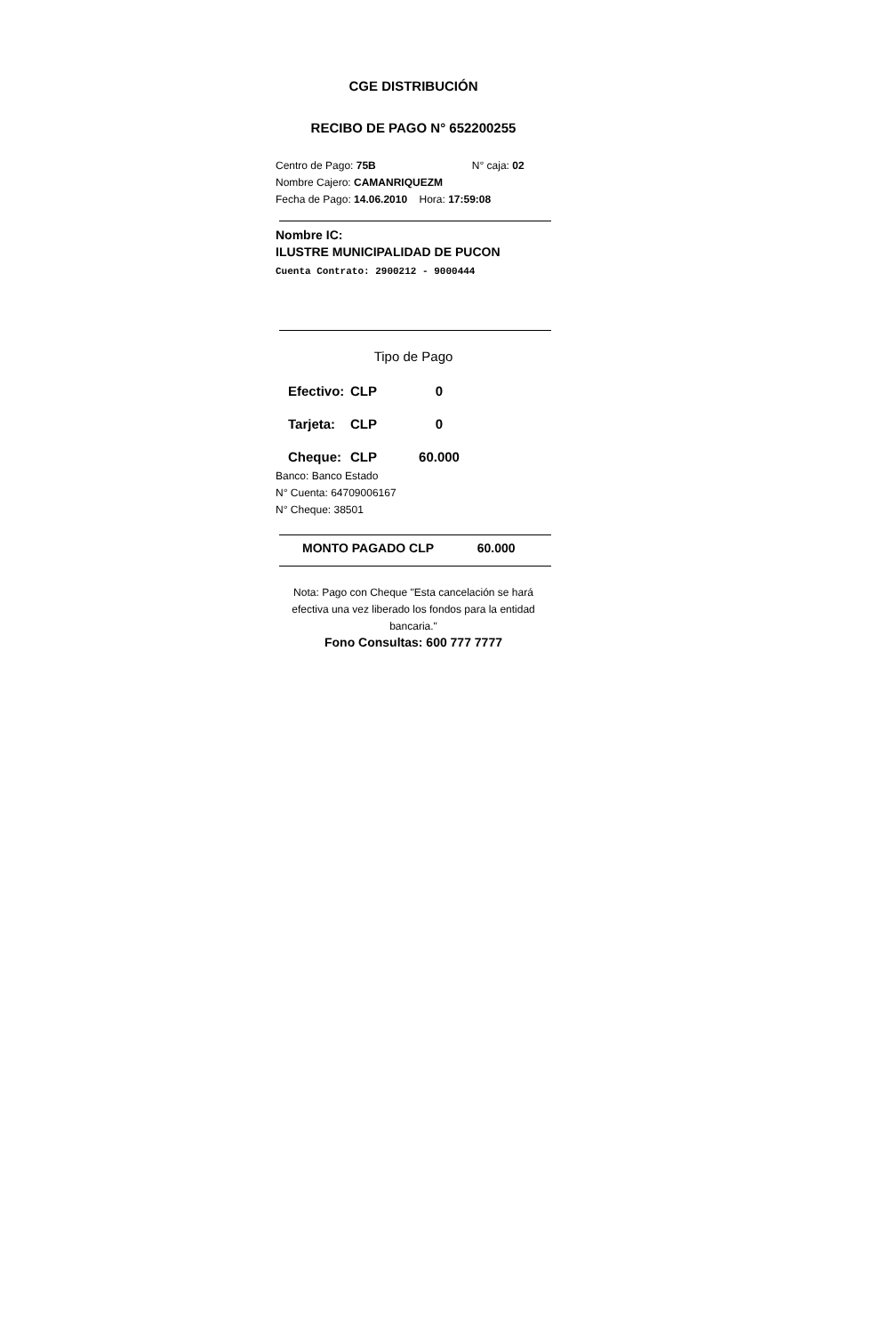CGE DISTRIBUCIÓN
RECIBO DE PAGO N° 652200255
Centro de Pago: 75B N° caja: 02
Nombre Cajero: CAMANRIQUEZM
Fecha de Pago: 14.06.2010 Hora: 17:59:08
Nombre IC:
ILUSTRE MUNICIPALIDAD DE PUCON
Cuenta Contrato: 2900212 - 9000444
Tipo de Pago
Efectivo: CLP 0
Tarjeta: CLP 0
Cheque: CLP 60.000
Banco: Banco Estado
N° Cuenta: 64709006167
N° Cheque: 38501
MONTO PAGADO CLP 60.000
Nota: Pago con Cheque "Esta cancelación se hará efectiva una vez liberado los fondos para la entidad bancaria."
Fono Consultas: 600 777 7777